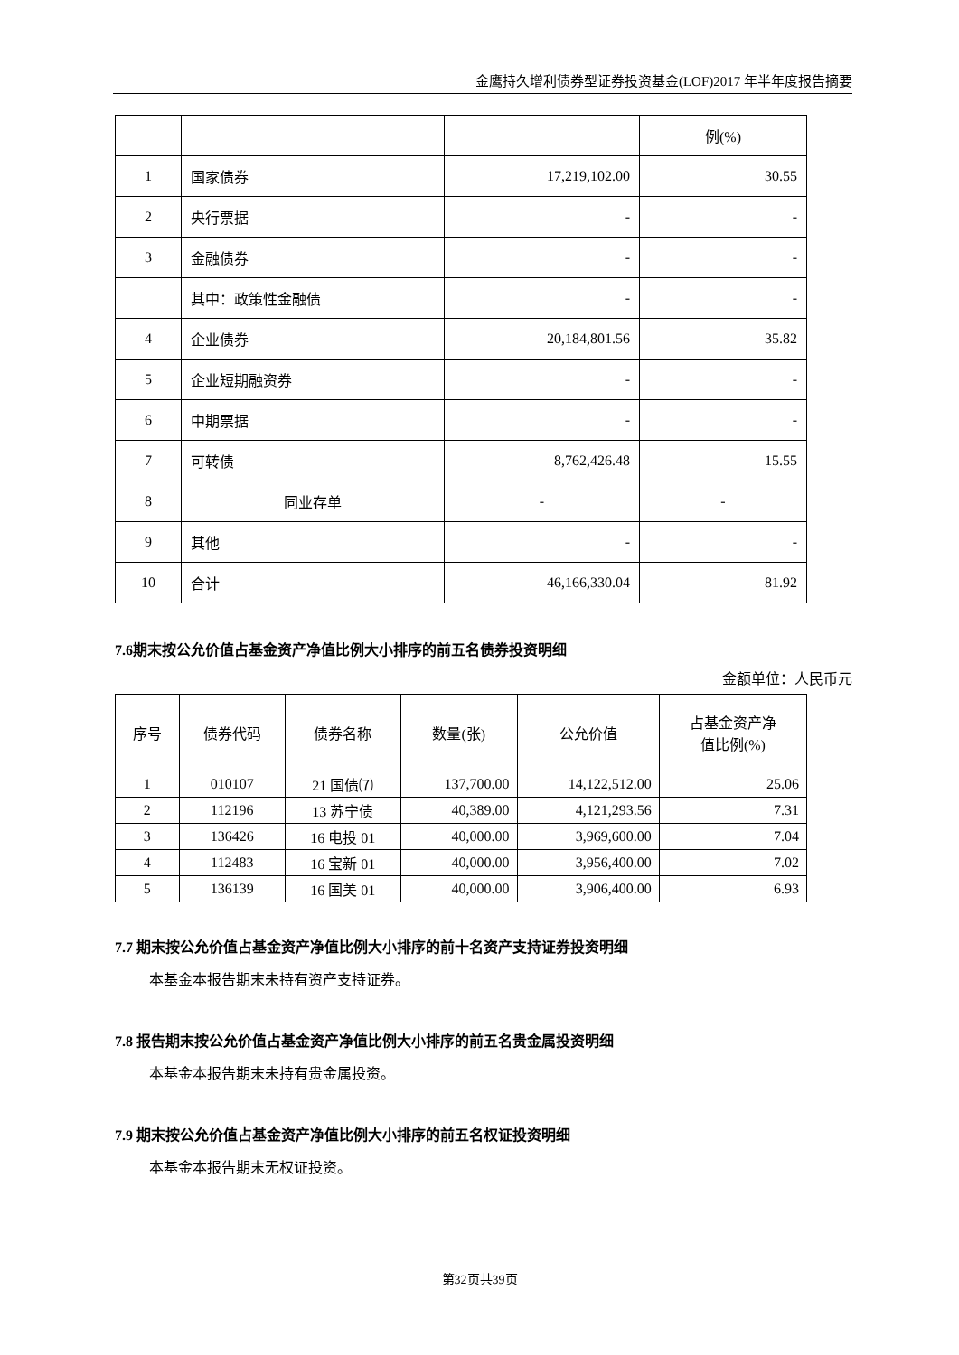金鹰持久增利债券型证券投资基金(LOF)2017 年半年度报告摘要
| | | | 例(%) |
| 1 | 国家债券 | 17,219,102.00 | 30.55 |
| 2 | 央行票据 | - | - |
| 3 | 金融债券 | - | - |
| | 其中：政策性金融债 | - | - |
| 4 | 企业债券 | 20,184,801.56 | 35.82 |
| 5 | 企业短期融资券 | - | - |
| 6 | 中期票据 | - | - |
| 7 | 可转债 | 8,762,426.48 | 15.55 |
| 8 | 同业存单 | - | - |
| 9 | 其他 | - | - |
| 10 | 合计 | 46,166,330.04 | 81.92 |
7.6期末按公允价值占基金资产净值比例大小排序的前五名债券投资明细
金额单位：人民币元
| 序号 | 债券代码 | 债券名称 | 数量(张) | 公允价值 | 占基金资产净 值比例(%) |
| --- | --- | --- | --- | --- | --- |
| 1 | 010107 | 21 国债⑺ | 137,700.00 | 14,122,512.00 | 25.06 |
| 2 | 112196 | 13 苏宁债 | 40,389.00 | 4,121,293.56 | 7.31 |
| 3 | 136426 | 16 电投 01 | 40,000.00 | 3,969,600.00 | 7.04 |
| 4 | 112483 | 16 宝新 01 | 40,000.00 | 3,956,400.00 | 7.02 |
| 5 | 136139 | 16 国美 01 | 40,000.00 | 3,906,400.00 | 6.93 |
7.7 期末按公允价值占基金资产净值比例大小排序的前十名资产支持证券投资明细
本基金本报告期末未持有资产支持证券。
7.8 报告期末按公允价值占基金资产净值比例大小排序的前五名贵金属投资明细
本基金本报告期末未持有贵金属投资。
7.9 期末按公允价值占基金资产净值比例大小排序的前五名权证投资明细
本基金本报告期末无权证投资。
第32页共39页